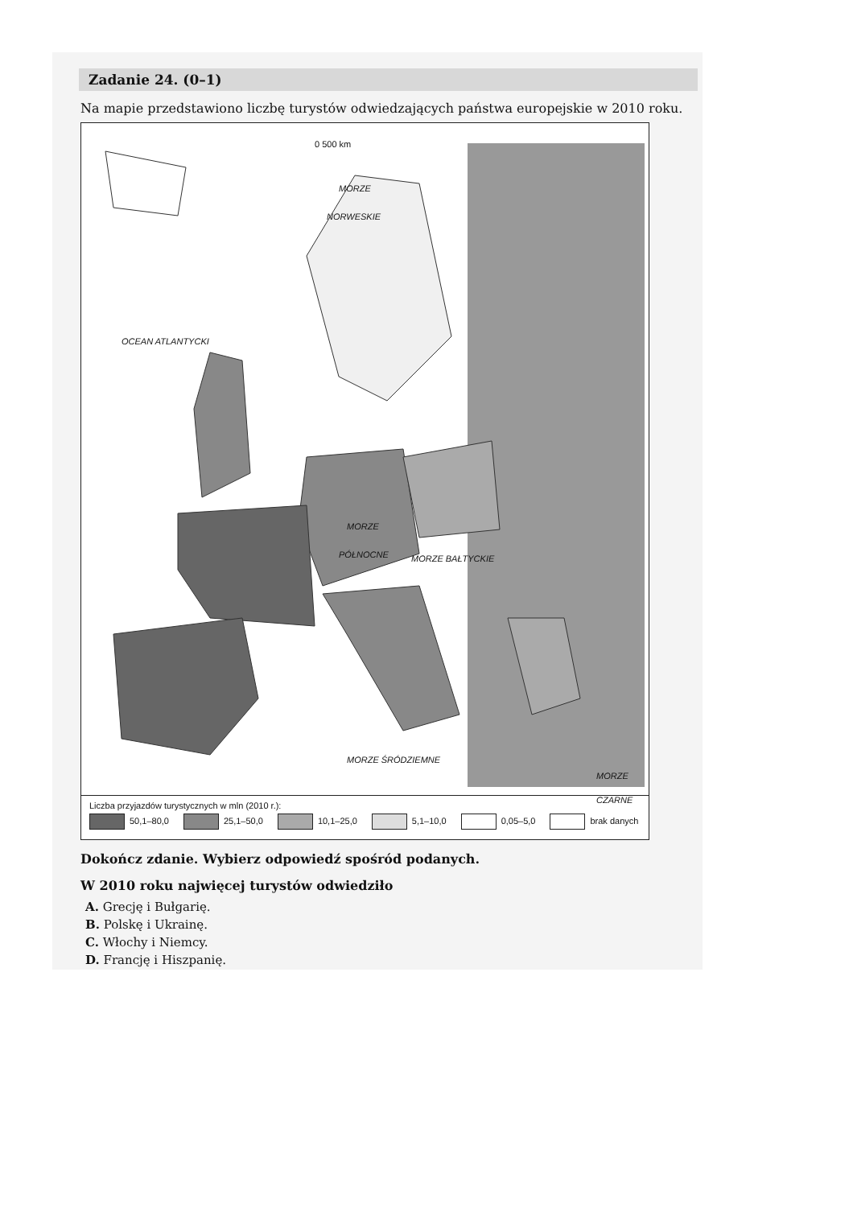Zadanie 24. (0–1)
Na mapie przedstawiono liczbę turystów odwiedzających państwa europejskie w 2010 roku.
0 500 km
MORZE
NORWESKIE
OCEAN ATLANTYCKI
MORZE
PÓŁNOCNE MORZE BAŁTYCKIE
MORZE
CZARNE
MORZE ŚRÓDZIEMNE
Liczba przyjazdów turystycznych w mln (2010 r.):
50,1–80,0 25,1–50,0 10,1–25,0 5,1–10,0 0,05–5,0 brak danych
Dokończ zdanie. Wybierz odpowiedź spośród podanych.
W 2010 roku najwięcej turystów odwiedziło
A. Grecję i Bułgarię.
B. Polskę i Ukrainę.
C. Włochy i Niemcy.
D. Francję i Hiszpanię.